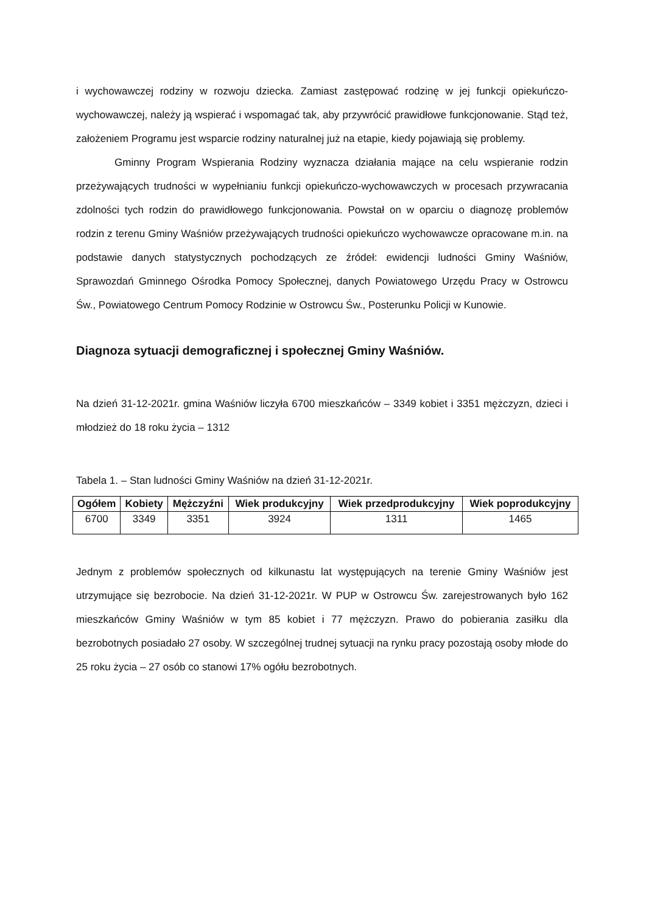i wychowawczej rodziny w rozwoju dziecka. Zamiast zastępować rodzinę w jej funkcji opiekuńczo-wychowawczej, należy ją wspierać i wspomagać tak, aby przywrócić prawidłowe funkcjonowanie. Stąd też, założeniem Programu jest wsparcie rodziny naturalnej już na etapie, kiedy pojawiają się problemy.
Gminny Program Wspierania Rodziny wyznacza działania mające na celu wspieranie rodzin przeżywających trudności w wypełnianiu funkcji opiekuńczo-wychowawczych w procesach przywracania zdolności tych rodzin do prawidłowego funkcjonowania. Powstał on w oparciu o diagnozę problemów rodzin z terenu Gminy Waśniów przeżywających trudności opiekuńczo wychowawcze opracowane m.in. na podstawie danych statystycznych pochodzących ze źródeł: ewidencji ludności Gminy Waśniów, Sprawozdań Gminnego Ośrodka Pomocy Społecznej, danych Powiatowego Urzędu Pracy w Ostrowcu Św., Powiatowego Centrum Pomocy Rodzinie w Ostrowcu Św., Posterunku Policji w Kunowie.
Diagnoza sytuacji demograficznej i społecznej Gminy Waśniów.
Na dzień 31-12-2021r. gmina Waśniów liczyła 6700 mieszkańców – 3349 kobiet i 3351 mężczyzn, dzieci i młodzież do 18 roku życia – 1312
Tabela 1. – Stan ludności Gminy Waśniów na dzień 31-12-2021r.
| Ogółem | Kobiety | Mężczyźni | Wiek produkcyjny | Wiek przedprodukcyjny | Wiek poprodukcyjny |
| --- | --- | --- | --- | --- | --- |
| 6700 | 3349 | 3351 | 3924 | 1311 | 1465 |
Jednym z problemów społecznych od kilkunastu lat występujących na terenie Gminy Waśniów jest utrzymujące się bezrobocie. Na dzień 31-12-2021r. W PUP w Ostrowcu Św. zarejestrowanych było 162 mieszkańców Gminy Waśniów w tym 85 kobiet i 77 mężczyzn. Prawo do pobierania zasiłku dla bezrobotnych posiadało 27 osoby. W szczególnej trudnej sytuacji na rynku pracy pozostają osoby młode do 25 roku życia – 27 osób co stanowi 17% ogółu bezrobotnych.